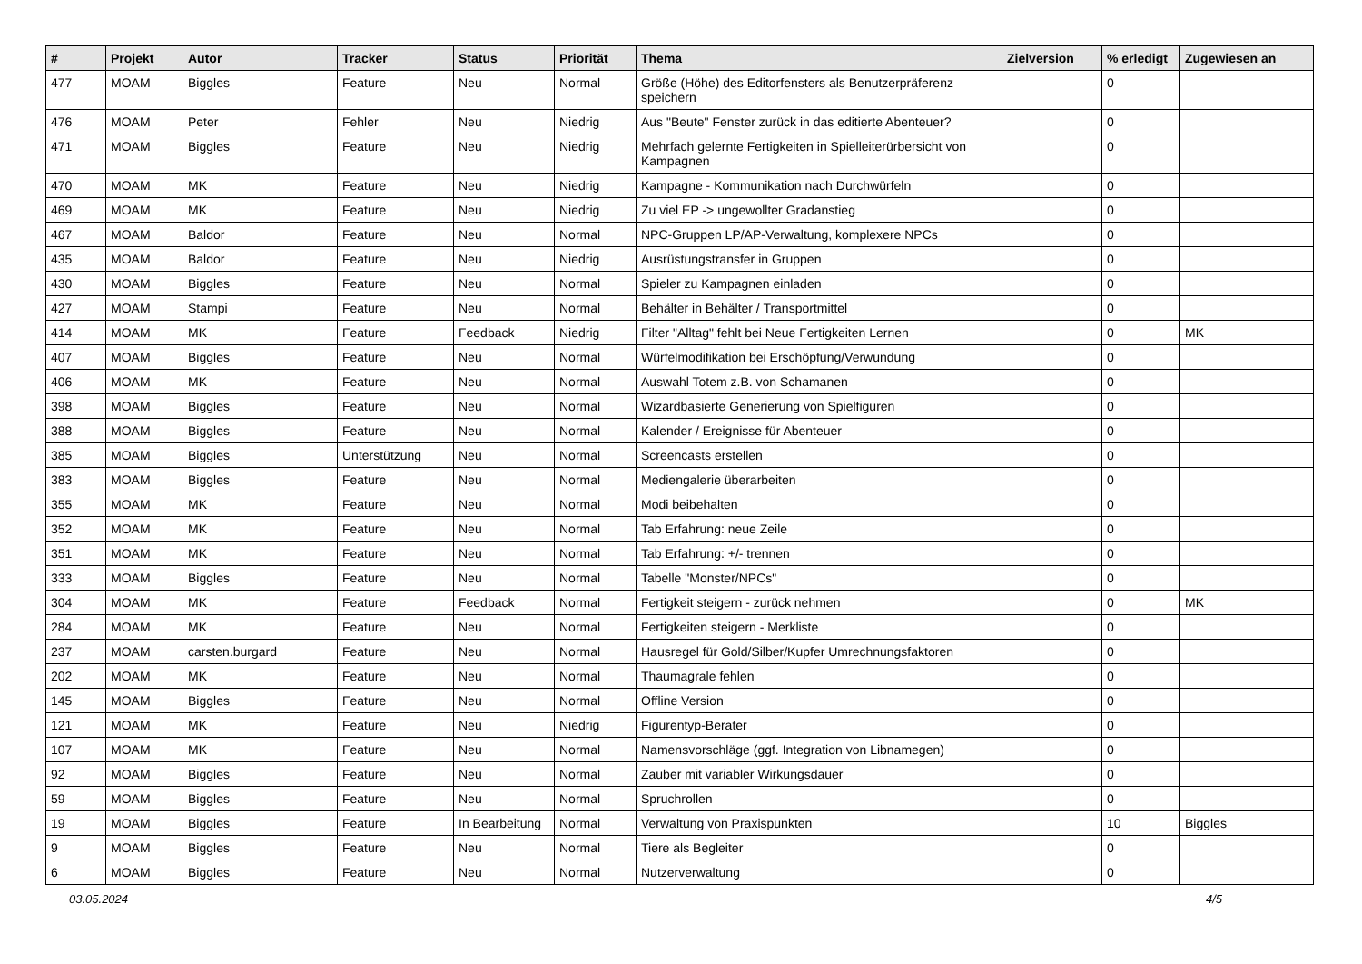| # | Projekt | Autor | Tracker | Status | Priorität | Thema | Zielversion | % erledigt | Zugewiesen an |
| --- | --- | --- | --- | --- | --- | --- | --- | --- | --- |
| 477 | MOAM | Biggles | Feature | Neu | Normal | Größe (Höhe) des Editorfensters als Benutzerpräferenz speichern | | 0 | |
| 476 | MOAM | Peter | Fehler | Neu | Niedrig | Aus "Beute" Fenster zurück in das editierte Abenteuer? | | 0 | |
| 471 | MOAM | Biggles | Feature | Neu | Niedrig | Mehrfach gelernte Fertigkeiten in Spielleiterürbersicht von Kampagnen | | 0 | |
| 470 | MOAM | MK | Feature | Neu | Niedrig | Kampagne - Kommunikation nach Durchwürfeln | | 0 | |
| 469 | MOAM | MK | Feature | Neu | Niedrig | Zu viel EP -> ungewollter Gradanstieg | | 0 | |
| 467 | MOAM | Baldor | Feature | Neu | Normal | NPC-Gruppen LP/AP-Verwaltung, komplexere NPCs | | 0 | |
| 435 | MOAM | Baldor | Feature | Neu | Niedrig | Ausrüstungstransfer in Gruppen | | 0 | |
| 430 | MOAM | Biggles | Feature | Neu | Normal | Spieler zu Kampagnen einladen | | 0 | |
| 427 | MOAM | Stampi | Feature | Neu | Normal | Behälter in Behälter / Transportmittel | | 0 | |
| 414 | MOAM | MK | Feature | Feedback | Niedrig | Filter "Alltag" fehlt bei Neue Fertigkeiten Lernen | | 0 | MK |
| 407 | MOAM | Biggles | Feature | Neu | Normal | Würfelmodifikation bei Erschöpfung/Verwundung | | 0 | |
| 406 | MOAM | MK | Feature | Neu | Normal | Auswahl Totem z.B. von Schamanen | | 0 | |
| 398 | MOAM | Biggles | Feature | Neu | Normal | Wizardbasierte Generierung von Spielfiguren | | 0 | |
| 388 | MOAM | Biggles | Feature | Neu | Normal | Kalender / Ereignisse für Abenteuer | | 0 | |
| 385 | MOAM | Biggles | Unterstützung | Neu | Normal | Screencasts erstellen | | 0 | |
| 383 | MOAM | Biggles | Feature | Neu | Normal | Mediengalerie überarbeiten | | 0 | |
| 355 | MOAM | MK | Feature | Neu | Normal | Modi beibehalten | | 0 | |
| 352 | MOAM | MK | Feature | Neu | Normal | Tab Erfahrung: neue Zeile | | 0 | |
| 351 | MOAM | MK | Feature | Neu | Normal | Tab Erfahrung: +/- trennen | | 0 | |
| 333 | MOAM | Biggles | Feature | Neu | Normal | Tabelle "Monster/NPCs" | | 0 | |
| 304 | MOAM | MK | Feature | Feedback | Normal | Fertigkeit steigern - zurück nehmen | | 0 | MK |
| 284 | MOAM | MK | Feature | Neu | Normal | Fertigkeiten steigern - Merkliste | | 0 | |
| 237 | MOAM | carsten.burgard | Feature | Neu | Normal | Hausregel für Gold/Silber/Kupfer Umrechnungsfaktoren | | 0 | |
| 202 | MOAM | MK | Feature | Neu | Normal | Thaumagrale fehlen | | 0 | |
| 145 | MOAM | Biggles | Feature | Neu | Normal | Offline Version | | 0 | |
| 121 | MOAM | MK | Feature | Neu | Niedrig | Figurentyp-Berater | | 0 | |
| 107 | MOAM | MK | Feature | Neu | Normal | Namensvorschläge (ggf. Integration von Libnamegen) | | 0 | |
| 92 | MOAM | Biggles | Feature | Neu | Normal | Zauber mit variabler Wirkungsdauer | | 0 | |
| 59 | MOAM | Biggles | Feature | Neu | Normal | Spruchrollen | | 0 | |
| 19 | MOAM | Biggles | Feature | In Bearbeitung | Normal | Verwaltung von Praxispunkten | | 10 | Biggles |
| 9 | MOAM | Biggles | Feature | Neu | Normal | Tiere als Begleiter | | 0 | |
| 6 | MOAM | Biggles | Feature | Neu | Normal | Nutzerverwaltung | | 0 | |
03.05.2024 4/5